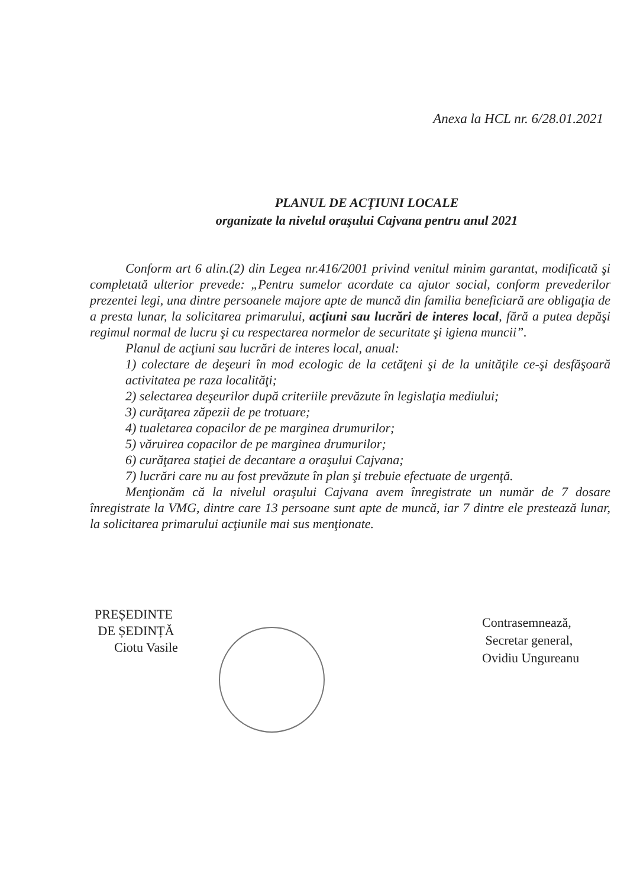Anexa la HCL nr. 6/28.01.2021
PLANUL DE ACŢIUNI LOCALE
organizate la nivelul oraşului Cajvana pentru anul 2021
Conform art 6 alin.(2) din Legea nr.416/2001 privind venitul minim garantat, modificată şi completată ulterior prevede: „Pentru sumelor acordate ca ajutor social, conform prevederilor prezentei legi, una dintre persoanele majore apte de muncă din familia beneficiară are obligaţia de a presta lunar, la solicitarea primarului, acţiuni sau lucrări de interes local, fără a putea depăşi regimul normal de lucru şi cu respectarea normelor de securitate şi igiena muncii”.
Planul de acţiuni sau lucrări de interes local, anual:
1) colectare de deşeuri în mod ecologic de la cetăţeni şi de la unităţile ce-şi desfăşoară activitatea pe raza localităţi;
2) selectarea deşeurilor după criteriile prevăzute în legislaţia mediului;
3) curăţarea zăpezii de pe trotuare;
4) tualetarea copacilor de pe marginea drumurilor;
5) văruirea copacilor de pe marginea drumurilor;
6) curăţarea staţiei de decantare a oraşului Cajvana;
7) lucrări care nu au fost prevăzute în plan şi trebuie efectuate de urgenţă.
Menţionăm că la nivelul oraşului Cajvana avem înregistrate un număr de 7 dosare înregistrate la VMG, dintre care 13 persoane sunt apte de muncă, iar 7 dintre ele prestează lunar, la solicitarea primarului acţiunile mai sus menţionate.
PREȘEDINTE
DE ȘEDINȚĂ
Ciotu Vasile
Contrasemnează,
Secretar general,
Ovidiu Ungureanu